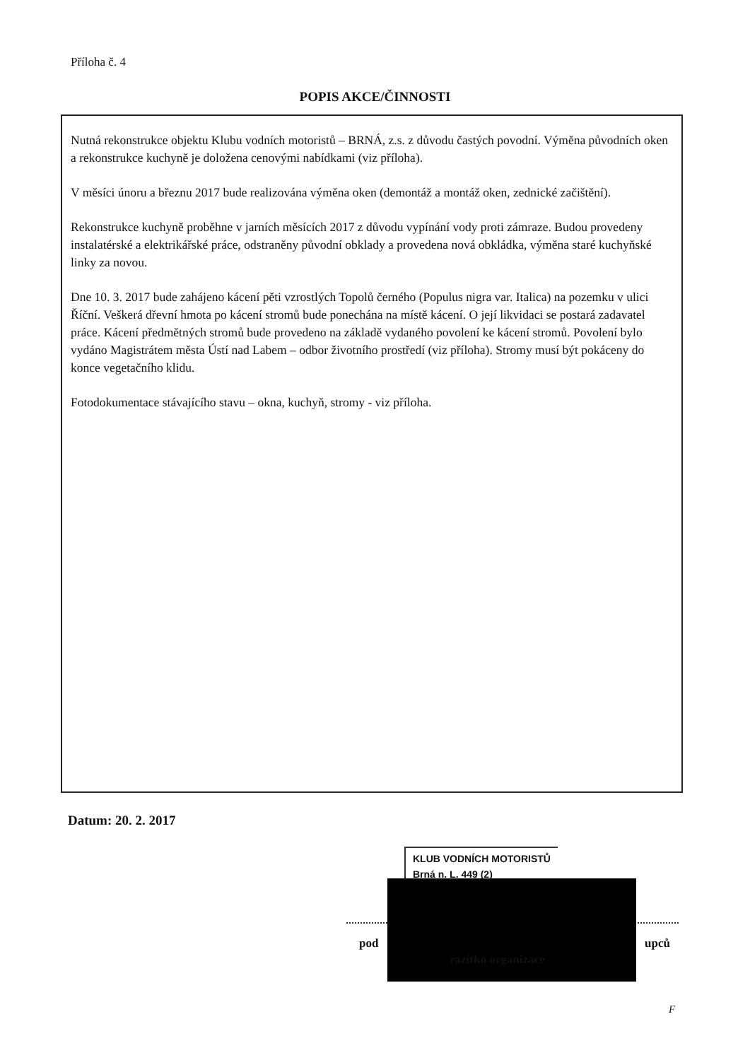Příloha č. 4
POPIS AKCE/ČINNOSTI
Nutná rekonstrukce objektu Klubu vodních motoristů – BRNÁ, z.s. z důvodu častých povodní. Výměna původních oken a rekonstrukce kuchyně je doložena cenovými nabídkami (viz příloha).
V měsíci únoru a březnu 2017 bude realizována výměna oken (demontáž a montáž oken, zednické začištění).
Rekonstrukce kuchyně proběhne v jarních měsících 2017 z důvodu vypínání vody proti zámraze. Budou provedeny instalatérské a elektrikářské práce, odstraněny původní obklady a provedena nová obkládka, výměna staré kuchyňské linky za novou.
Dne 10. 3. 2017 bude zahájeno kácení pěti vzrostlých Topolů černého (Populus nigra var. Italica) na pozemku v ulici Říční. Veškerá dřevní hmota po kácení stromů bude ponechána na místě kácení. O její likvidaci se postará zadavatel práce. Kácení předmětných stromů bude provedeno na základě vydaného povolení ke kácení stromů. Povolení bylo vydáno Magistrátem města Ústí nad Labem – odbor životního prostředí (viz příloha). Stromy musí být pokáceny do konce vegetačního klidu.
Fotodokumentace stávajícího stavu – okna, kuchyň, stromy - viz příloha.
Datum: 20. 2. 2017
KLUB VODNÍCH MOTORISTŮ
Brná n. L. 449 (2)
pod upců
razítko organizace
F